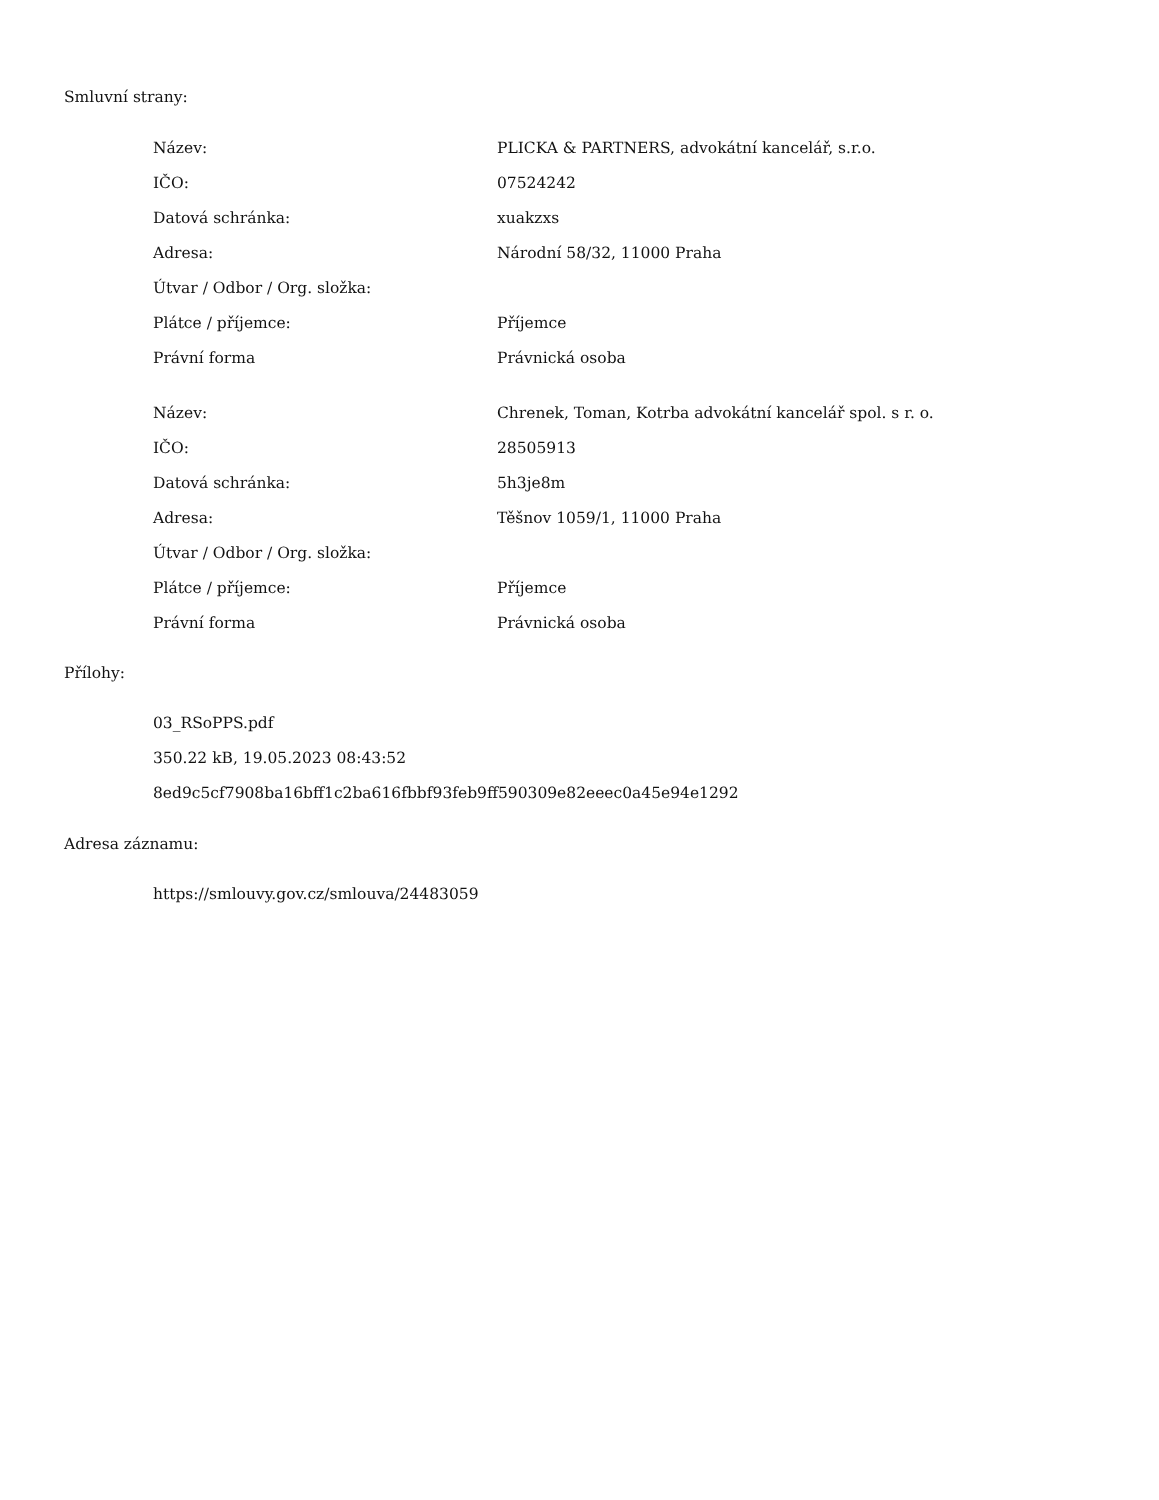Smluvní strany:
| Název: | PLICKA & PARTNERS, advokátní kancelář, s.r.o. |
| IČO: | 07524242 |
| Datová schránka: | xuakzxs |
| Adresa: | Národní 58/32, 11000 Praha |
| Útvar / Odbor / Org. složka: | |
| Plátce / příjemce: | Příjemce |
| Právní forma | Právnická osoba |
| Název: | Chrenek, Toman, Kotrba advokátní kancelář spol. s r. o. |
| IČO: | 28505913 |
| Datová schránka: | 5h3je8m |
| Adresa: | Těšnov 1059/1, 11000 Praha |
| Útvar / Odbor / Org. složka: | |
| Plátce / příjemce: | Příjemce |
| Právní forma | Právnická osoba |
Přílohy:
03_RSoPPS.pdf
350.22 kB, 19.05.2023 08:43:52
8ed9c5cf7908ba16bff1c2ba616fbbf93feb9ff590309e82eeec0a45e94e1292
Adresa záznamu:
https://smlouvy.gov.cz/smlouva/24483059